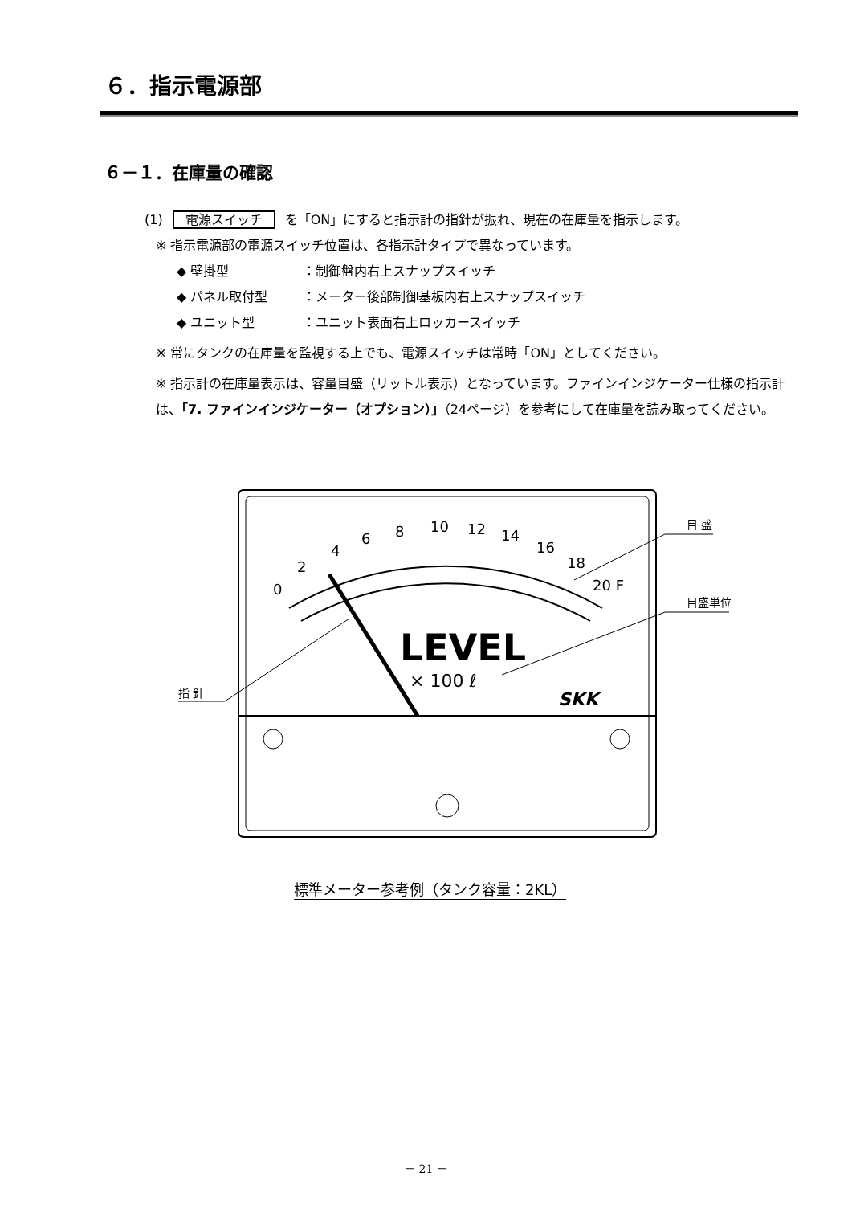６．指示電源部
６－１．在庫量の確認
(1) 電源スイッチ を「ON」にすると指示計の指針が振れ、現在の在庫量を指示します。
※ 指示電源部の電源スイッチ位置は、各指示計タイプで異なっています。
◆ 壁掛型 ：制御盤内右上スナップスイッチ
◆ パネル取付型 ：メーター後部制御基板内右上スナップスイッチ
◆ ユニット型 ：ユニット表面右上ロッカースイッチ
※ 常にタンクの在庫量を監視する上でも、電源スイッチは常時「ON」としてください。
※ 指示計の在庫量表示は、容量目盛（リットル表示）となっています。ファインインジケーター仕様の指示計は、「7. ファインインジケーター（オプション）」（24ページ）を参考にして在庫量を読み取ってください。
0
2
4
6
8
10
12
14
16
18
20 F
LEVEL
× 100 ℓ
SKK
指 針
目 盛
目盛単位
標準メーター参考例（タンク容量：2KL）
－ 21 －